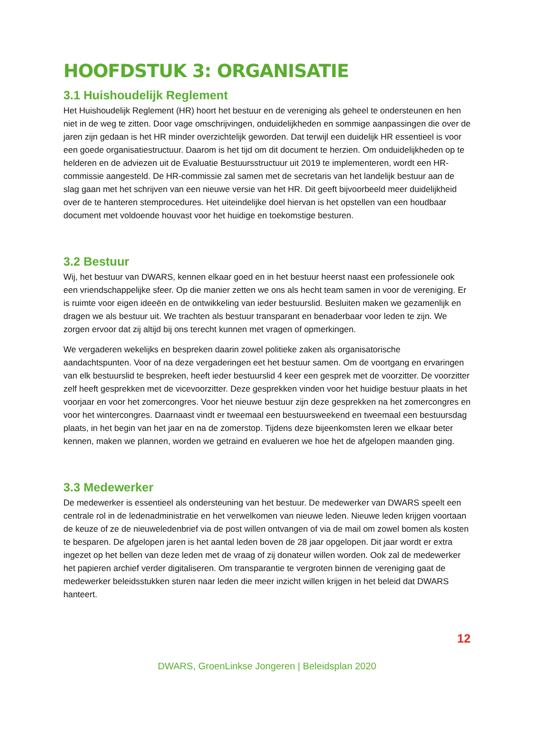HOOFDSTUK 3: ORGANISATIE
3.1 Huishoudelijk Reglement
Het Huishoudelijk Reglement (HR) hoort het bestuur en de vereniging als geheel te ondersteunen en hen niet in de weg te zitten. Door vage omschrijvingen, onduidelijkheden en sommige aanpassingen die over de jaren zijn gedaan is het HR minder overzichtelijk geworden. Dat terwijl een duidelijk HR essentieel is voor een goede organisatiestructuur. Daarom is het tijd om dit document te herzien. Om onduidelijkheden op te helderen en de adviezen uit de Evaluatie Bestuursstructuur uit 2019 te implementeren, wordt een HR-commissie aangesteld. De HR-commissie zal samen met de secretaris van het landelijk bestuur aan de slag gaan met het schrijven van een nieuwe versie van het HR. Dit geeft bijvoorbeeld meer duidelijkheid over de te hanteren stemprocedures. Het uiteindelijke doel hiervan is het opstellen van een houdbaar document met voldoende houvast voor het huidige en toekomstige besturen.
3.2 Bestuur
Wij, het bestuur van DWARS, kennen elkaar goed en in het bestuur heerst naast een professionele ook een vriendschappelijke sfeer. Op die manier zetten we ons als hecht team samen in voor de vereniging. Er is ruimte voor eigen ideeën en de ontwikkeling van ieder bestuurslid. Besluiten maken we gezamenlijk en dragen we als bestuur uit. We trachten als bestuur transparant en benaderbaar voor leden te zijn. We zorgen ervoor dat zij altijd bij ons terecht kunnen met vragen of opmerkingen.
We vergaderen wekelijks en bespreken daarin zowel politieke zaken als organisatorische aandachtspunten. Voor of na deze vergaderingen eet het bestuur samen. Om de voortgang en ervaringen van elk bestuurslid te bespreken, heeft ieder bestuurslid 4 keer een gesprek met de voorzitter. De voorzitter zelf heeft gesprekken met de vicevoorzitter. Deze gesprekken vinden voor het huidige bestuur plaats in het voorjaar en voor het zomercongres. Voor het nieuwe bestuur zijn deze gesprekken na het zomercongres en voor het wintercongres. Daarnaast vindt er tweemaal een bestuursweekend en tweemaal een bestuursdag plaats, in het begin van het jaar en na de zomerstop. Tijdens deze bijeenkomsten leren we elkaar beter kennen, maken we plannen, worden we getraind en evalueren we hoe het de afgelopen maanden ging.
3.3 Medewerker
De medewerker is essentieel als ondersteuning van het bestuur. De medewerker van DWARS speelt een centrale rol in de ledenadministratie en het verwelkomen van nieuwe leden. Nieuwe leden krijgen voortaan de keuze of ze de nieuweledenbrief via de post willen ontvangen of via de mail om zowel bomen als kosten te besparen. De afgelopen jaren is het aantal leden boven de 28 jaar opgelopen. Dit jaar wordt er extra ingezet op het bellen van deze leden met de vraag of zij donateur willen worden. Ook zal de medewerker het papieren archief verder digitaliseren. Om transparantie te vergroten binnen de vereniging gaat de medewerker beleidsstukken sturen naar leden die meer inzicht willen krijgen in het beleid dat DWARS hanteert.
12
DWARS, GroenLinkse Jongeren | Beleidsplan 2020